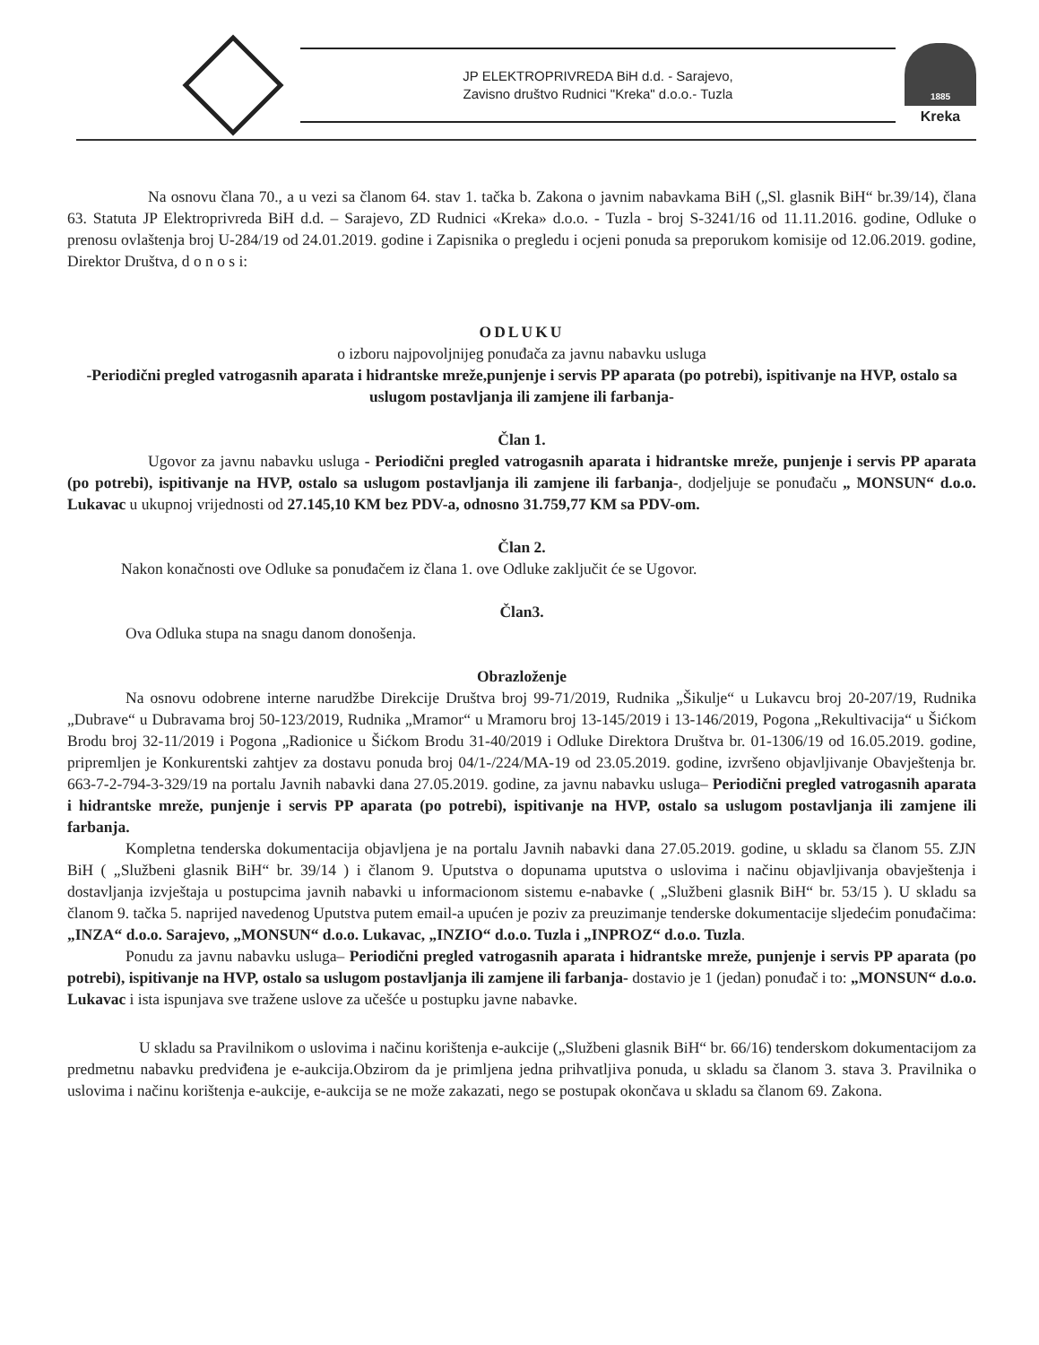JP ELEKTROPRIVREDA BiH d.d. - Sarajevo,
Zavisno društvo Rudnici "Kreka" d.o.o.- Tuzla
1885
Kreka
Na osnovu člana 70., a u vezi sa članom 64. stav 1. tačka b. Zakona o javnim nabavkama BiH („Sl. glasnik BiH“ br.39/14), člana 63. Statuta JP Elektroprivreda BiH d.d. – Sarajevo, ZD Rudnici «Kreka» d.o.o. - Tuzla - broj S-3241/16 od 11.11.2016. godine, Odluke o prenosu ovlaštenja broj U-284/19 od 24.01.2019. godine i Zapisnika o pregledu i ocjeni ponuda sa preporukom komisije od 12.06.2019. godine, Direktor Društva, d o n o s i:
ODLUKU
o izboru najpovoljnijeg ponuđača za javnu nabavku usluga
-Periodični pregled vatrogasnih aparata i hidrantske mreže,punjenje i servis PP aparata (po potrebi), ispitivanje na HVP, ostalo sa uslugom postavljanja ili zamjene ili farbanja-
Član 1.
Ugovor za javnu nabavku usluga - Periodični pregled vatrogasnih aparata i hidrantske mreže, punjenje i servis PP aparata (po potrebi), ispitivanje na HVP, ostalo sa uslugom postavljanja ili zamjene ili farbanja-, dodjeljuje se ponuđaču „ MONSUN“ d.o.o. Lukavac u ukupnoj vrijednosti od 27.145,10 KM bez PDV-a, odnosno 31.759,77 KM sa PDV-om.
Član 2.
Nakon konačnosti ove Odluke sa ponuđačem iz člana 1. ove Odluke zaključit će se Ugovor.
Član3.
Ova Odluka stupa na snagu danom donošenja.
Obrazloženje
Na osnovu odobrene interne narudžbe Direkcije Društva broj 99-71/2019, Rudnika „Šikulje“ u Lukavcu broj 20-207/19, Rudnika „Dubrave“ u Dubravama broj 50-123/2019, Rudnika „Mramor“ u Mramoru broj 13-145/2019 i 13-146/2019, Pogona „Rekultivacija“ u Šićkom Brodu broj 32-11/2019 i Pogona „Radionice u Šićkom Brodu 31-40/2019 i Odluke Direktora Društva br. 01-1306/19 od 16.05.2019. godine, pripremljen je Konkurentski zahtjev za dostavu ponuda broj 04/1-/224/MA-19 od 23.05.2019. godine, izvršeno objavljivanje Obavještenja br. 663-7-2-794-3-329/19 na portalu Javnih nabavki dana 27.05.2019. godine, za javnu nabavku usluga– Periodični pregled vatrogasnih aparata i hidrantske mreže, punjenje i servis PP aparata (po potrebi), ispitivanje na HVP, ostalo sa uslugom postavljanja ili zamjene ili farbanja.
Kompletna tenderska dokumentacija objavljena je na portalu Javnih nabavki dana 27.05.2019. godine, u skladu sa članom 55. ZJN BiH ( „Službeni glasnik BiH“ br. 39/14 ) i članom 9. Uputstva o dopunama uputstva o uslovima i načinu objavljivanja obavještenja i dostavljanja izvještaja u postupcima javnih nabavki u informacionom sistemu e-nabavke ( „Službeni glasnik BiH“ br. 53/15 ). U skladu sa članom 9. tačka 5. naprijed navedenog Uputstva putem email-a upućen je poziv za preuzimanje tenderske dokumentacije sljedećim ponuđačima: „INZA“ d.o.o. Sarajevo, „MONSUN“ d.o.o. Lukavac, „INZIO“ d.o.o. Tuzla i „INPROZ“ d.o.o. Tuzla.
Ponudu za javnu nabavku usluga– Periodični pregled vatrogasnih aparata i hidrantske mreže, punjenje i servis PP aparata (po potrebi), ispitivanje na HVP, ostalo sa uslugom postavljanja ili zamjene ili farbanja- dostavio je 1 (jedan) ponuđač i to: „MONSUN“ d.o.o. Lukavac i ista ispunjava sve tražene uslove za učešće u postupku javne nabavke.
U skladu sa Pravilnikom o uslovima i načinu korištenja e-aukcije („Službeni glasnik BiH“ br. 66/16) tenderskom dokumentacijom za predmetnu nabavku predviđena je e-aukcija.Obzirom da je primljena jedna prihvatljiva ponuda, u skladu sa članom 3. stava 3. Pravilnika o uslovima i načinu korištenja e-aukcije, e-aukcija se ne može zakazati, nego se postupak okončava u skladu sa članom 69. Zakona.